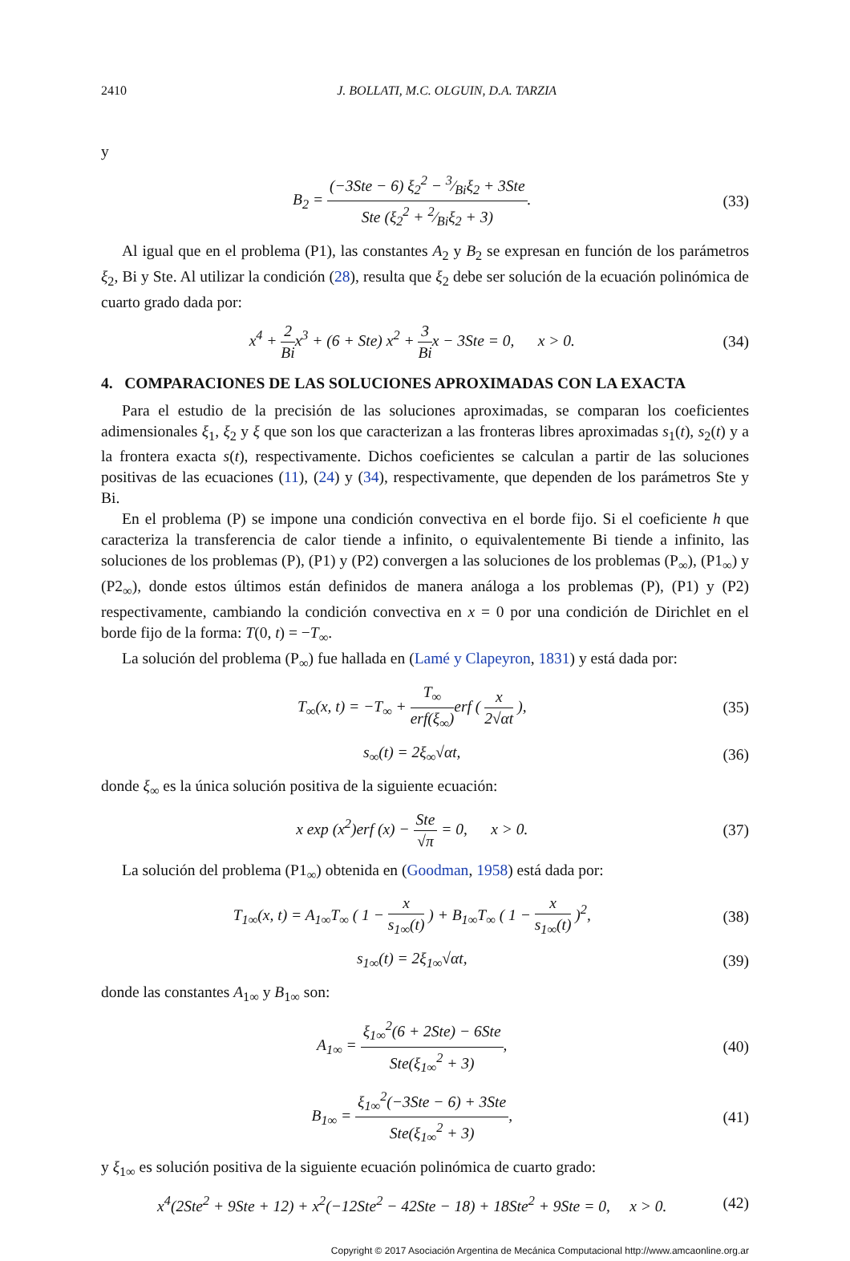2410 J. BOLLATI, M.C. OLGUIN, D.A. TARZIA
y
B<sub>2</sub> = (−3Ste − 6) ξ<sub>2</sub><sup>2</sup> − 3⁄Biξ<sub>2</sub> + 3Ste Ste (ξ<sub>2</sub><sup>2</sup> + 2⁄Biξ<sub>2</sub> + 3).
(33)
Al igual que en el problema (P1), las constantes A<sub>2</sub> y B<sub>2</sub> se expresan en función de los parámetros ξ<sub>2</sub>, Bi y Ste. Al utilizar la condición (28), resulta que ξ<sub>2</sub> debe ser solución de la ecuación polinómica de cuarto grado dada por:
x<sup>4</sup> + 2 Bix<sup>3</sup> + (6 + Ste) x<sup>2</sup> + 3 Bix − 3Ste = 0, x > 0.
(34)
4. COMPARACIONES DE LAS SOLUCIONES APROXIMADAS CON LA EXACTA
Para el estudio de la precisión de las soluciones aproximadas, se comparan los coeficientes adimensionales ξ<sub>1</sub>, ξ<sub>2</sub> y ξ que son los que caracterizan a las fronteras libres aproximadas s<sub>1</sub>(t), s<sub>2</sub>(t) y a la frontera exacta s(t), respectivamente. Dichos coeficientes se calculan a partir de las soluciones positivas de las ecuaciones (11), (24) y (34), respectivamente, que dependen de los parámetros Ste y Bi.
En el problema (P) se impone una condición convectiva en el borde fijo. Si el coeficiente h que caracteriza la transferencia de calor tiende a infinito, o equivalentemente Bi tiende a infinito, las soluciones de los problemas (P), (P1) y (P2) convergen a las soluciones de los problemas (P<sub>∞</sub>), (P1<sub>∞</sub>) y (P2<sub>∞</sub>), donde estos últimos están definidos de manera análoga a los problemas (P), (P1) y (P2) respectivamente, cambiando la condición convectiva en x = 0 por una condición de Dirichlet en el borde fijo de la forma: T(0, t) = −T<sub>∞</sub>.
La solución del problema (P<sub>∞</sub>) fue hallada en (Lamé y Clapeyron, 1831) y está dada por:
T<sub>∞</sub>(x, t) = −T<sub>∞</sub> + T<sub>∞</sub> erf(ξ<sub>∞</sub>) erf ( x 2√αt ),
(35)
s<sub>∞</sub>(t) = 2ξ<sub>∞</sub>√αt, (36)
donde ξ<sub>∞</sub> es la única solución positiva de la siguiente ecuación:
x exp (x<sup>2</sup>)erf (x) − Ste √π = 0, x > 0.
(37)
La solución del problema (P1<sub>∞</sub>) obtenida en (Goodman, 1958) está dada por:
T<sub>1∞</sub>(x, t) = A<sub>1∞</sub>T<sub>∞</sub> ( 1 − x s<sub>1∞</sub>(t) ) + B<sub>1∞</sub>T<sub>∞</sub> ( 1 − x s<sub>1∞</sub>(t) )<sup>2</sup>,
(38)
s<sub>1∞</sub>(t) = 2ξ<sub>1∞</sub>√αt, (39)
donde las constantes A<sub>1∞</sub> y B<sub>1∞</sub> son:
A<sub>1∞</sub> = ξ<sub>1∞</sub><sup>2</sup>(6 + 2Ste) − 6Ste Ste(ξ<sub>1∞</sub><sup>2</sup> + 3),
(40)
B<sub>1∞</sub> = ξ<sub>1∞</sub><sup>2</sup>(−3Ste − 6) + 3Ste Ste(ξ<sub>1∞</sub><sup>2</sup> + 3),
(41)
y ξ<sub>1∞</sub> es solución positiva de la siguiente ecuación polinómica de cuarto grado:
x<sup>4</sup>(2Ste<sup>2</sup> + 9Ste + 12) + x<sup>2</sup>(−12Ste<sup>2</sup> − 42Ste − 18) + 18Ste<sup>2</sup> + 9Ste = 0, x > 0.
(42)
Copyright © 2017 Asociación Argentina de Mecánica Computacional http://www.amcaonline.org.ar